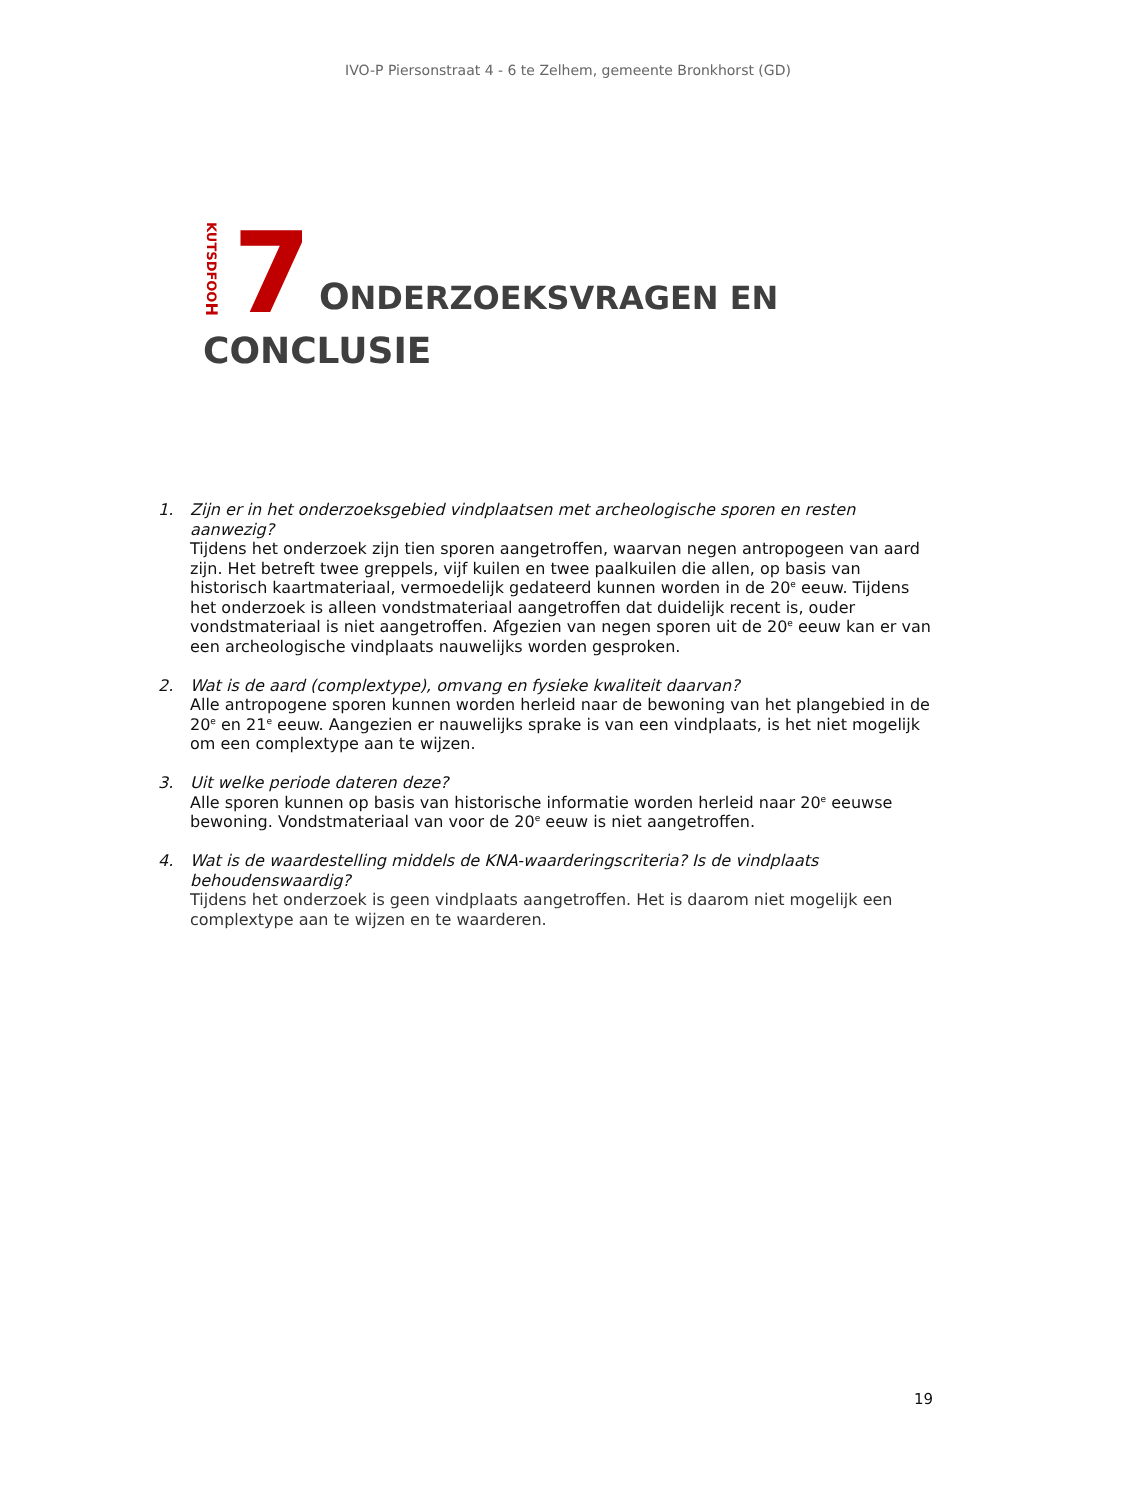IVO-P Piersonstraat 4 - 6 te Zelhem, gemeente Bronkhorst (GD)
KUTSDFOOH
7
ONDERZOEKSVRAGEN EN
CONCLUSIE
1. Zijn er in het onderzoeksgebied vindplaatsen met archeologische sporen en resten aanwezig?
Tijdens het onderzoek zijn tien sporen aangetroffen, waarvan negen antropogeen van aard zijn. Het betreft twee greppels, vijf kuilen en twee paalkuilen die allen, op basis van historisch kaartmateriaal, vermoedelijk gedateerd kunnen worden in de 20<sup>e</sup> eeuw. Tijdens het onderzoek is alleen vondstmateriaal aangetroffen dat duidelijk recent is, ouder vondstmateriaal is niet aangetroffen. Afgezien van negen sporen uit de 20<sup>e</sup> eeuw kan er van een archeologische vindplaats nauwelijks worden gesproken.
2. Wat is de aard (complextype), omvang en fysieke kwaliteit daarvan?
Alle antropogene sporen kunnen worden herleid naar de bewoning van het plangebied in de 20<sup>e</sup> en 21<sup>e</sup> eeuw. Aangezien er nauwelijks sprake is van een vindplaats, is het niet mogelijk om een complextype aan te wijzen.
3. Uit welke periode dateren deze?
Alle sporen kunnen op basis van historische informatie worden herleid naar 20<sup>e</sup> eeuwse bewoning. Vondstmateriaal van voor de 20<sup>e</sup> eeuw is niet aangetroffen.
4. Wat is de waardestelling middels de KNA-waarderingscriteria? Is de vindplaats behoudenswaardig?
Tijdens het onderzoek is geen vindplaats aangetroffen. Het is daarom niet mogelijk een complextype aan te wijzen en te waarderen.
19